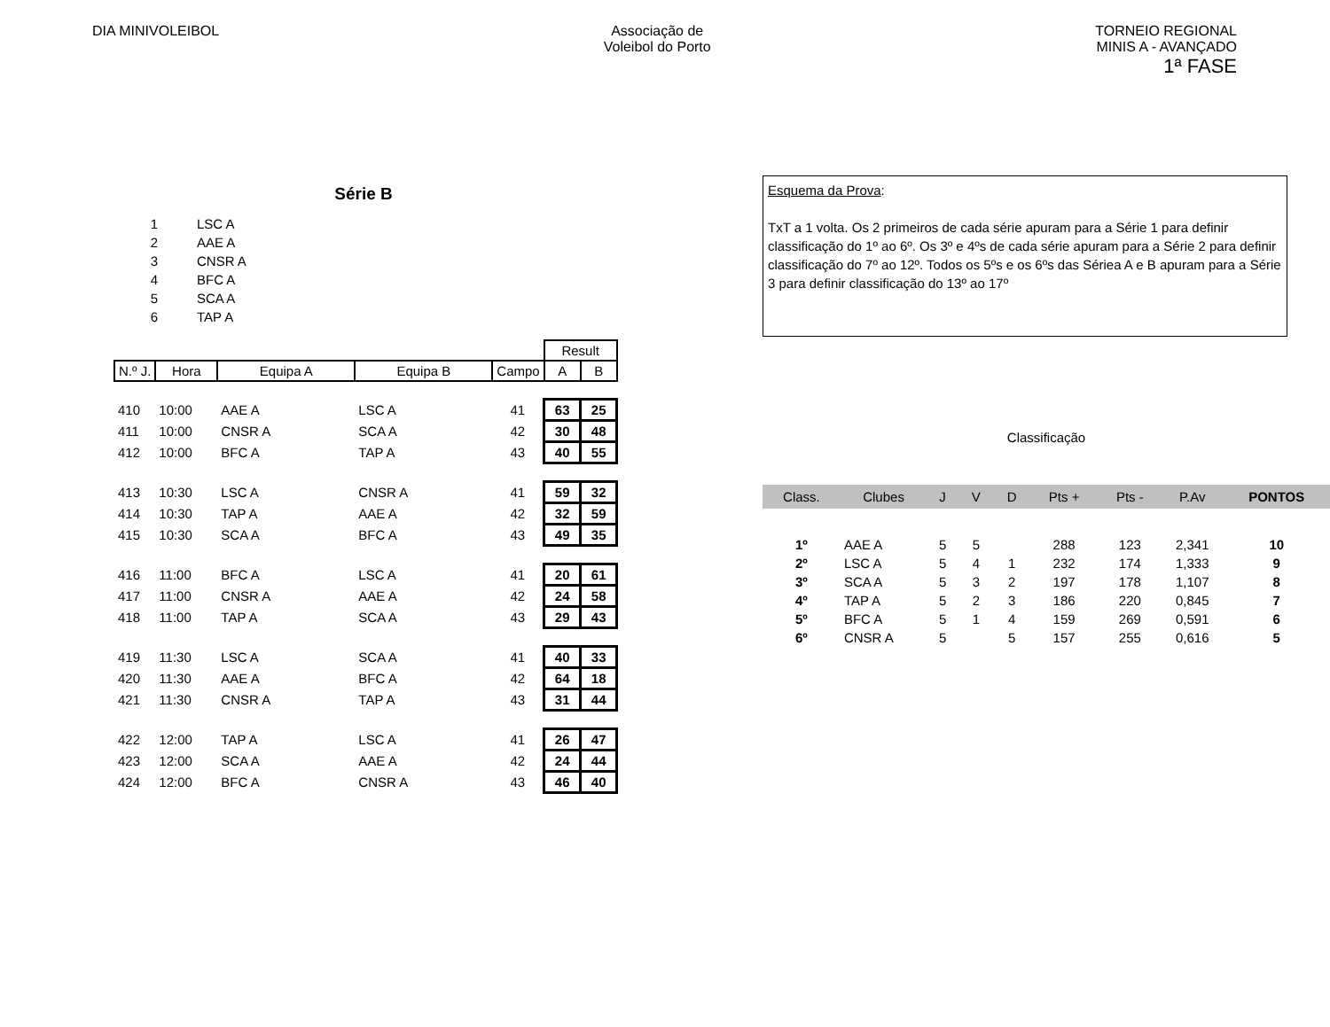DIA MINIVOLEIBOL Associação de
Voleibol do Porto
TORNEIO REGIONAL
MINIS A - AVANÇADO
1ª FASE
Série B
| 1 | LSC A |
| 2 | AAE A |
| 3 | CNSR A |
| 4 | BFC A |
| 5 | SCA A |
| 6 | TAP A |
| | | | | | Result | |
| N.º J. | Hora | Equipa A | Equipa B | Campo | A | B |
| 410 | 10:00 | AAE A | LSC A | 41 | 63 | 25 |
| 411 | 10:00 | CNSR A | SCA A | 42 | 30 | 48 |
| 412 | 10:00 | BFC A | TAP A | 43 | 40 | 55 |
| 413 | 10:30 | LSC A | CNSR A | 41 | 59 | 32 |
| 414 | 10:30 | TAP A | AAE A | 42 | 32 | 59 |
| 415 | 10:30 | SCA A | BFC A | 43 | 49 | 35 |
| 416 | 11:00 | BFC A | LSC A | 41 | 20 | 61 |
| 417 | 11:00 | CNSR A | AAE A | 42 | 24 | 58 |
| 418 | 11:00 | TAP A | SCA A | 43 | 29 | 43 |
| 419 | 11:30 | LSC A | SCA A | 41 | 40 | 33 |
| 420 | 11:30 | AAE A | BFC A | 42 | 64 | 18 |
| 421 | 11:30 | CNSR A | TAP A | 43 | 31 | 44 |
| 422 | 12:00 | TAP A | LSC A | 41 | 26 | 47 |
| 423 | 12:00 | SCA A | AAE A | 42 | 24 | 44 |
| 424 | 12:00 | BFC A | CNSR A | 43 | 46 | 40 |
Esquema da Prova:
TxT a 1 volta. Os 2 primeiros de cada série apuram para a Série 1 para definir classificação do 1º ao 6º. Os 3º e 4ºs de cada série apuram para a Série 2 para definir classificação do 7º ao 12º. Todos os 5ºs e os 6ºs das Sériea A e B apuram para a Série 3 para definir classificação do 13º ao 17º
Classificação
| Class. | Clubes | J | V | D | Pts + | Pts - | P.Av | PONTOS |
| --- | --- | --- | --- | --- | --- | --- | --- | --- |
| 1º | AAE A | 5 | 5 | | 288 | 123 | 2,341 | 10 |
| 2º | LSC A | 5 | 4 | 1 | 232 | 174 | 1,333 | 9 |
| 3º | SCA A | 5 | 3 | 2 | 197 | 178 | 1,107 | 8 |
| 4º | TAP A | 5 | 2 | 3 | 186 | 220 | 0,845 | 7 |
| 5º | BFC A | 5 | 1 | 4 | 159 | 269 | 0,591 | 6 |
| 6º | CNSR A | 5 | | 5 | 157 | 255 | 0,616 | 5 |